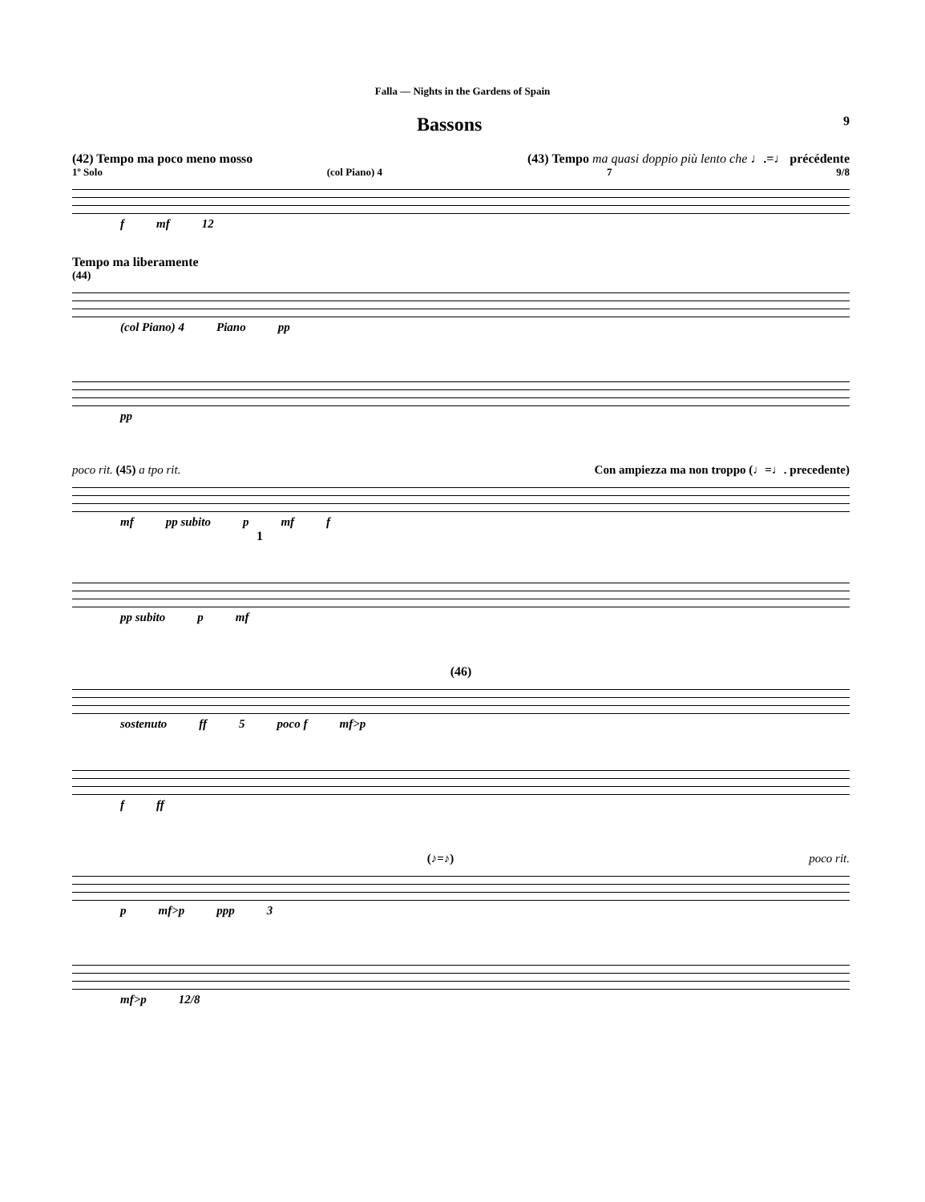Falla — Nights in the Gardens of Spain
Bassons
9
(42) Tempo ma poco meno mosso (43) Tempo ma quasi doppio più lento che ♩.=♩ précédente
1º Solo (col Piano) 4 7 9/8
f mf 12
Tempo ma liberamente
(44)
(col Piano) 4 Piano pp
pp
poco rit. (45) a tpo rit. Con ampiezza ma non troppo (♩=♩. precedente)
mf pp subito p mf f
1
pp subito p mf
(46)
sostenuto ff 5 poco f mf>p
f ff
(♪=♪) poco rit.
p mf>p ppp 3
mf>p 12/8